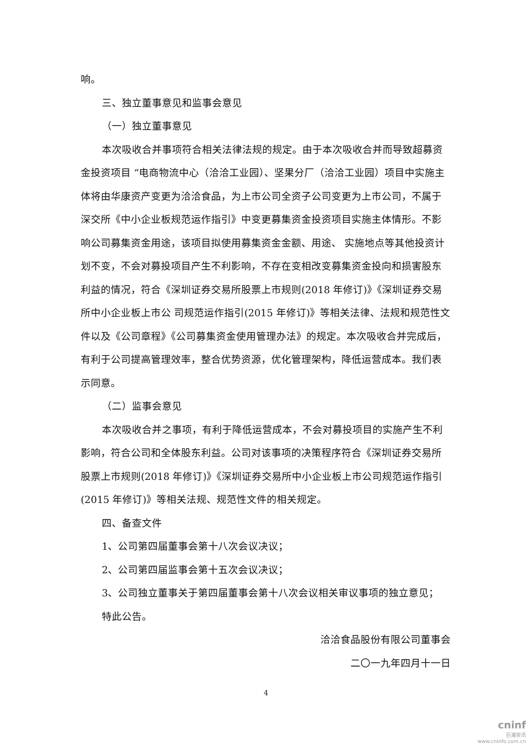响。
三、独立董事意见和监事会意见
（一）独立董事意见
本次吸收合并事项符合相关法律法规的规定。由于本次吸收合并而导致超募资金投资项目 “电商物流中心（洽洽工业园）、坚果分厂（洽洽工业园）项目中实施主体将由华康资产变更为洽洽食品，为上市公司全资子公司变更为上市公司，不属于深交所《中小企业板规范运作指引》中变更募集资金投资项目实施主体情形。不影响公司募集资金用途，该项目拟使用募集资金金额、用途、 实施地点等其他投资计划不变，不会对募投项目产生不利影响，不存在变相改变募集资金投向和损害股东利益的情况，符合《深圳证券交易所股票上市规则(2018 年修订)》《深圳证券交易所中小企业板上市公 司规范运作指引(2015 年修订)》等相关法律、法规和规范性文件以及《公司章程》《公司募集资金使用管理办法》的规定。本次吸收合并完成后，有利于公司提高管理效率，整合优势资源，优化管理架构，降低运营成本。我们表示同意。
（二）监事会意见
本次吸收合并之事项，有利于降低运营成本，不会对募投项目的实施产生不利影响，符合公司和全体股东利益。公司对该事项的决策程序符合《深圳证券交易所股票上市规则(2018 年修订)》《深圳证券交易所中小企业板上市公司规范运作指引(2015 年修订)》等相关法规、规范性文件的相关规定。
四、备查文件
1、公司第四届董事会第十八次会议决议；
2、公司第四届监事会第十五次会议决议；
3、公司独立董事关于第四届董事会第十八次会议相关审议事项的独立意见；
特此公告。
洽洽食品股份有限公司董事会
二〇一九年四月十一日
4
cninf
巨潮资讯
www.cninfo.com.cn